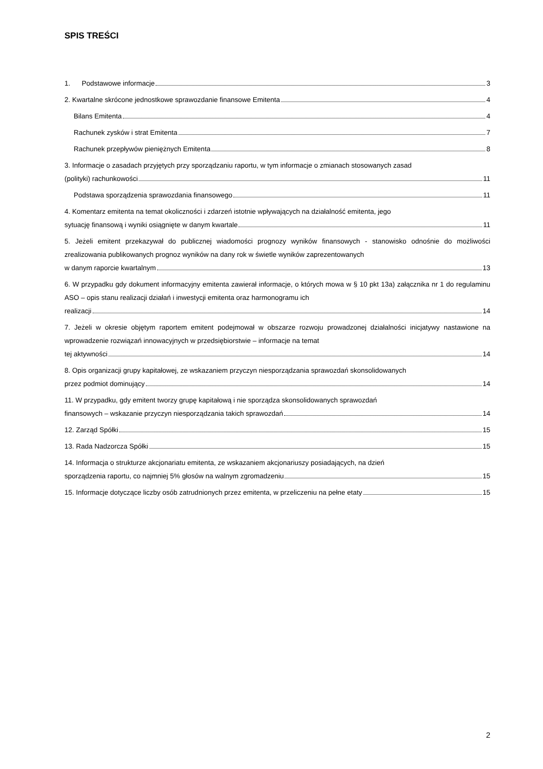SPIS TREŚCI
1. Podstawowe informacje 3
2. Kwartalne skrócone jednostkowe sprawozdanie finansowe Emitenta 4
Bilans Emitenta 4
Rachunek zysków i strat Emitenta 7
Rachunek przepływów pieniężnych Emitenta 8
3. Informacje o zasadach przyjętych przy sporządzaniu raportu, w tym informacje o zmianach stosowanych zasad
(polityki) rachunkowości 11
Podstawa sporządzenia sprawozdania finansowego 11
4. Komentarz emitenta na temat okoliczności i zdarzeń istotnie wpływających na działalność emitenta, jego
sytuację finansową i wyniki osiągnięte w danym kwartale 11
5. Jeżeli emitent przekazywał do publicznej wiadomości prognozy wyników finansowych - stanowisko odnośnie do możliwości zrealizowania publikowanych prognoz wyników na dany rok w świetle wyników zaprezentowanych
w danym raporcie kwartalnym 13
6. W przypadku gdy dokument informacyjny emitenta zawierał informacje, o których mowa w § 10 pkt 13a) załącznika nr 1 do regulaminu ASO – opis stanu realizacji działań i inwestycji emitenta oraz harmonogramu ich
realizacji 14
7. Jeżeli w okresie objętym raportem emitent podejmował w obszarze rozwoju prowadzonej działalności inicjatywy nastawione na wprowadzenie rozwiązań innowacyjnych w przedsiębiorstwie – informacje na temat
tej aktywności 14
8. Opis organizacji grupy kapitałowej, ze wskazaniem przyczyn niesporządzania sprawozdań skonsolidowanych
przez podmiot dominujący 14
11. W przypadku, gdy emitent tworzy grupę kapitałową i nie sporządza skonsolidowanych sprawozdań
finansowych – wskazanie przyczyn niesporządzania takich sprawozdań 14
12. Zarząd Spółki 15
13. Rada Nadzorcza Spółki 15
14. Informacja o strukturze akcjonariatu emitenta, ze wskazaniem akcjonariuszy posiadających, na dzień
sporządzenia raportu, co najmniej 5% głosów na walnym zgromadzeniu 15
15. Informacje dotyczące liczby osób zatrudnionych przez emitenta, w przeliczeniu na pełne etaty 15
2